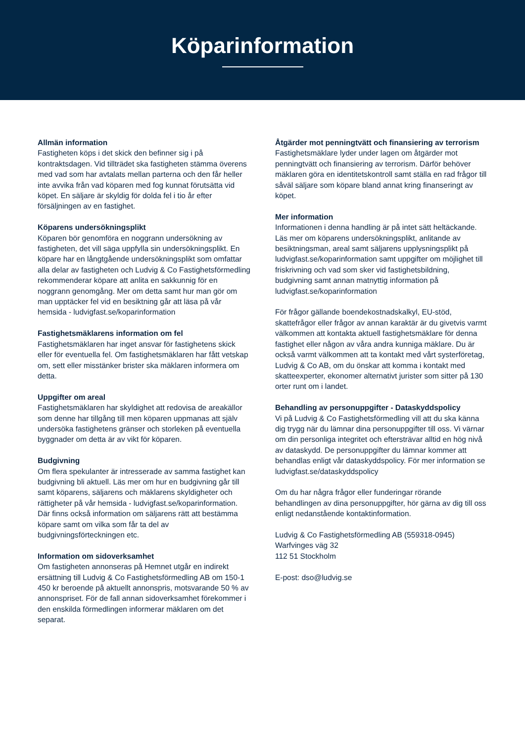Köparinformation
Allmän information
Fastigheten köps i det skick den befinner sig i på kontraktsdagen. Vid tillträdet ska fastigheten stämma överens med vad som har avtalats mellan parterna och den får heller inte avvika från vad köparen med fog kunnat förutsätta vid köpet. En säljare är skyldig för dolda fel i tio år efter försäljningen av en fastighet.
Köparens undersökningsplikt
Köparen bör genomföra en noggrann undersökning av fastigheten, det vill säga uppfylla sin undersökningsplikt. En köpare har en långtgående undersökningsplikt som omfattar alla delar av fastigheten och Ludvig & Co Fastighetsförmedling rekommenderar köpare att anlita en sakkunnig för en noggrann genomgång. Mer om detta samt hur man gör om man upptäcker fel vid en besiktning går att läsa på vår hemsida - ludvigfast.se/koparinformation
Fastighetsmäklarens information om fel
Fastighetsmäklaren har inget ansvar för fastighetens skick eller för eventuella fel. Om fastighetsmäklaren har fått vetskap om, sett eller misstänker brister ska mäklaren informera om detta.
Uppgifter om areal
Fastighetsmäklaren har skyldighet att redovisa de areakällor som denne har tillgång till men köparen uppmanas att själv undersöka fastighetens gränser och storleken på eventuella byggnader om detta är av vikt för köparen.
Budgivning
Om flera spekulanter är intresserade av samma fastighet kan budgivning bli aktuell. Läs mer om hur en budgivning går till samt köparens, säljarens och mäklarens skyldigheter och rättigheter på vår hemsida - ludvigfast.se/koparinformation. Där finns också information om säljarens rätt att bestämma köpare samt om vilka som får ta del av budgivningsförteckningen etc.
Information om sidoverksamhet
Om fastigheten annonseras på Hemnet utgår en indirekt ersättning till Ludvig & Co Fastighetsförmedling AB om 150-1 450 kr beroende på aktuellt annonspris, motsvarande 50 % av annonspriset. För de fall annan sidoverksamhet förekommer i den enskilda förmedlingen informerar mäklaren om det separat.
Åtgärder mot penningtvätt och finansiering av terrorism
Fastighetsmäklare lyder under lagen om åtgärder mot penningtvätt och finansiering av terrorism. Därför behöver mäklaren göra en identitetskontroll samt ställa en rad frågor till såväl säljare som köpare bland annat kring finanseringt av köpet.
Mer information
Informationen i denna handling är på intet sätt heltäckande. Läs mer om köparens undersökningsplikt, anlitande av besiktningsman, areal samt säljarens upplysningsplikt på ludvigfast.se/koparinformation samt uppgifter om möjlighet till friskrivning och vad som sker vid fastighetsbildning, budgivning samt annan matnyttig information på ludvigfast.se/koparinformation
För frågor gällande boendekostnadskalkyl, EU-stöd, skattefrågor eller frågor av annan karaktär är du givetvis varmt välkommen att kontakta aktuell fastighetsmäklare för denna fastighet eller någon av våra andra kunniga mäklare. Du är också varmt välkommen att ta kontakt med vårt systerföretag, Ludvig & Co AB, om du önskar att komma i kontakt med skatteexperter, ekonomer alternativt jurister som sitter på 130 orter runt om i landet.
Behandling av personuppgifter - Dataskyddspolicy
Vi på Ludvig & Co Fastighetsförmedling vill att du ska känna dig trygg när du lämnar dina personuppgifter till oss. Vi värnar om din personliga integritet och eftersträvar alltid en hög nivå av dataskydd. De personuppgifter du lämnar kommer att behandlas enligt vår dataskyddspolicy. För mer information se ludvigfast.se/dataskyddspolicy
Om du har några frågor eller funderingar rörande behandlingen av dina personuppgifter, hör gärna av dig till oss enligt nedanstående kontaktinformation.
Ludvig & Co Fastighetsförmedling AB (559318-0945)
Warfvinges väg 32
112 51 Stockholm
E-post: dso@ludvig.se